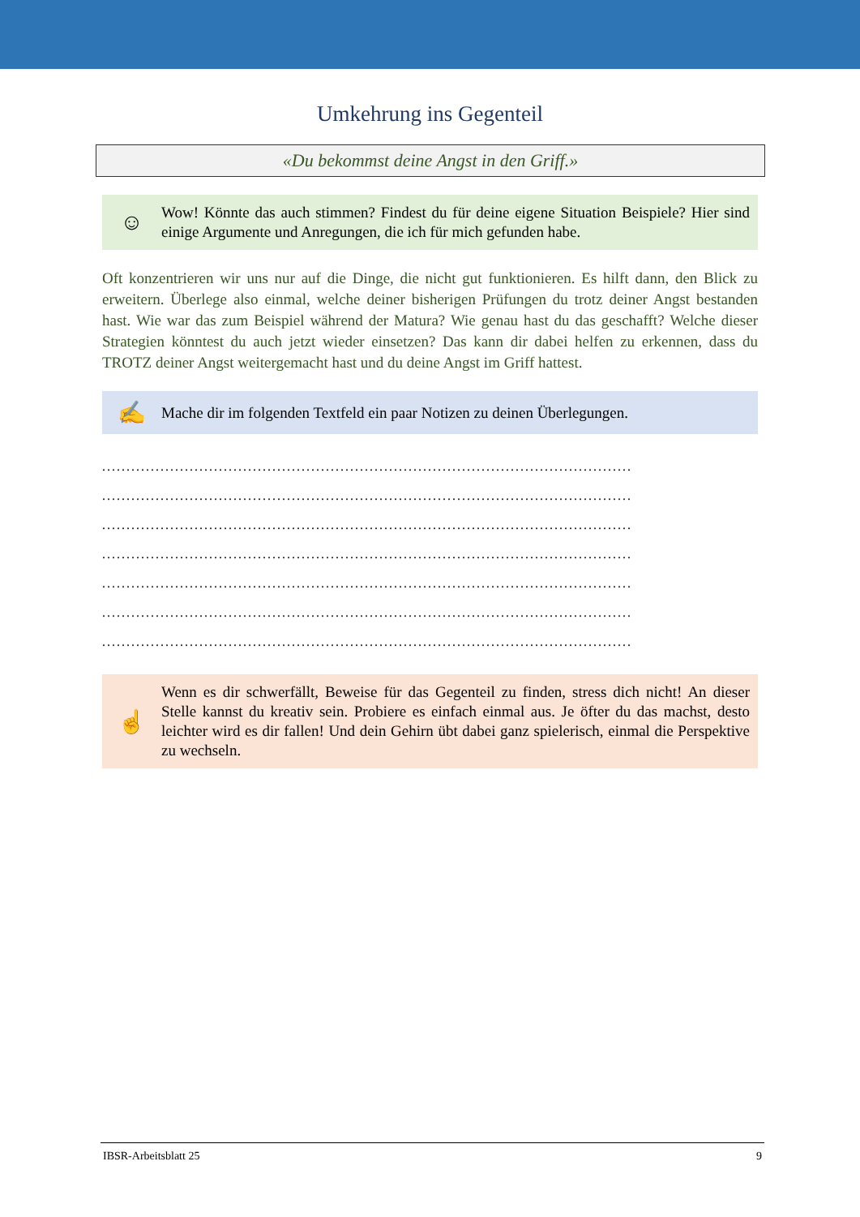Umkehrung ins Gegenteil
«Du bekommst deine Angst in den Griff.»
☺
Wow! Könnte das auch stimmen? Findest du für deine eigene Situation Beispiele? Hier sind einige Argumente und Anregungen, die ich für mich gefunden habe.
Oft konzentrieren wir uns nur auf die Dinge, die nicht gut funktionieren. Es hilft dann, den Blick zu erweitern. Überlege also einmal, welche deiner bisherigen Prüfungen du trotz deiner Angst bestanden hast. Wie war das zum Beispiel während der Matura? Wie genau hast du das geschafft? Welche dieser Strategien könntest du auch jetzt wieder einsetzen? Das kann dir dabei helfen zu erkennen, dass du TROTZ deiner Angst weitergemacht hast und du deine Angst im Griff hattest.
✍
Mache dir im folgenden Textfeld ein paar Notizen zu deinen Überlegungen.
.............................................................................................................
.............................................................................................................
.............................................................................................................
.............................................................................................................
.............................................................................................................
.............................................................................................................
.............................................................................................................
☝
Wenn es dir schwerfällt, Beweise für das Gegenteil zu finden, stress dich nicht! An dieser Stelle kannst du kreativ sein. Probiere es einfach einmal aus. Je öfter du das machst, desto leichter wird es dir fallen! Und dein Gehirn übt dabei ganz spielerisch, einmal die Perspektive zu wechseln.
IBSR-Arbeitsblatt 25 9